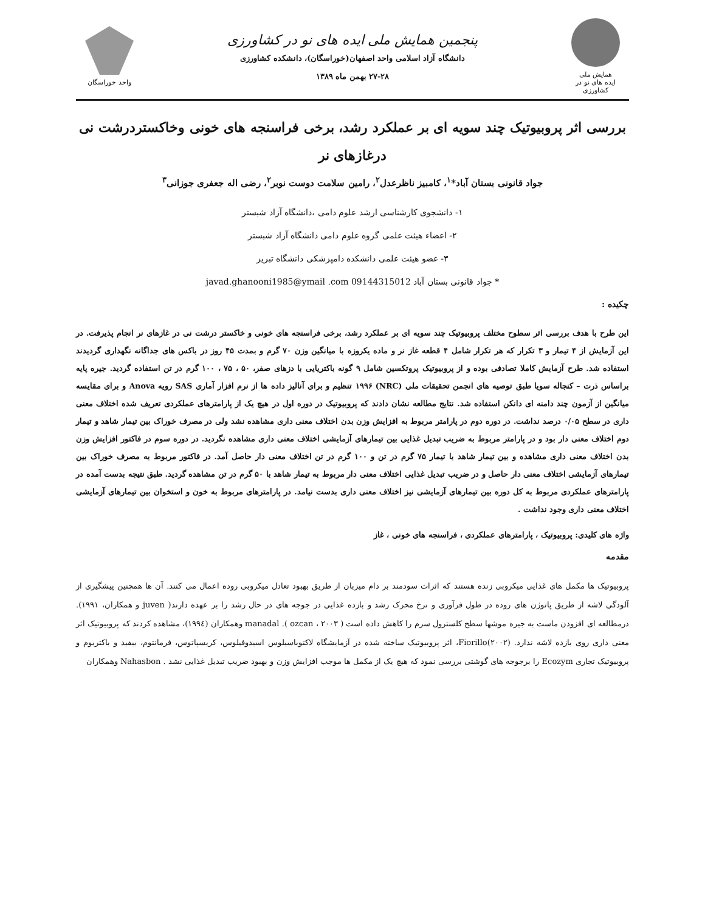همایش ملی
ایده های نو در کشاورزی
پنجمین همایش ملی ایده های نو در کشاورزی
دانشگاه آزاد اسلامی واحد اصفهان(خوراسگان)، دانشکده کشاورزی
۲۷-۲۸ بهمن ماه ۱۳۸۹
واحد خوراسگان
بررسی اثر پروبیوتیک چند سویه ای بر عملکرد رشد، برخی فراسنجه های خونی وخاکستردرشت نی درغازهای نر
جواد قانونی بستان آباد*<sup>۱</sup>، کامبیز ناظرعدل<sup>۲</sup>، رامین سلامت دوست نوبر<sup>۲</sup>، رضی اله جعفری جوزانی<sup>۳</sup>
۱- دانشجوی کارشناسی ارشد علوم دامی ،دانشگاه آزاد شبستر
۲- اعضاء هیئت علمی گروه علوم دامی دانشگاه آزاد شبستر
۳- عضو هیئت علمی دانشکده دامپزشکی دانشگاه تبریز
* جواد قانونی بستان آباد 09144315012 javad.ghanooni1985@ymail .com
چکیده :
این طرح با هدف بررسی اثر سطوح مختلف پروبیوتیک چند سویه ای بر عملکرد رشد، برخی فراسنجه های خونی و خاکستر درشت نی در غازهای نر انجام پذیرفت. در این آزمایش از ۴ تیمار و ۳ تکرار که هر تکرار شامل ۴ قطعه غاز نر و ماده یکروزه با میانگین وزن ۷۰ گرم و بمدت ۴۵ روز در باکس های جداگانه نگهداری گردیدند استفاده شد. طرح آزمایش کاملا تصادفی بوده و از پروبیوتیک پروتکسین شامل ۹ گونه باکتریایی با دزهای صفر، ۵۰ ، ۷۵ ، ۱۰۰ گرم در تن استفاده گردید. جیره پایه براساس ذرت – کنجاله سویا طبق توصیه های انجمن تحقیقات ملی (NRC) ۱۹۹۶ تنظیم و برای آنالیز داده ها از نرم افزار آماری SAS رویه Anova و برای مقایسه میانگین از آزمون چند دامنه ای دانکن استفاده شد. نتایج مطالعه نشان دادند که پروبیوتیک در دوره اول در هیچ یک از پارامترهای عملکردی تعریف شده اختلاف معنی داری در سطح ۰/۰۵ درصد نداشت. در دوره دوم در پارامتر مربوط به افزایش وزن بدن اختلاف معنی داری مشاهده نشد ولی در مصرف خوراک بین تیمار شاهد و تیمار دوم اختلاف معنی دار بود و در پارامتر مربوط به ضریب تبدیل غذایی بین تیمارهای آزمایشی اختلاف معنی داری مشاهده نگردید. در دوره سوم در فاکتور افزایش وزن بدن اختلاف معنی داری مشاهده و بین تیمار شاهد با تیمار ۷۵ گرم در تن و ۱۰۰ گرم در تن اختلاف معنی دار حاصل آمد. در فاکتور مربوط به مصرف خوراک بین تیمارهای آزمایشی اختلاف معنی دار حاصل و در ضریب تبدیل غذایی اختلاف معنی دار مربوط به تیمار شاهد با ۵۰ گرم در تن مشاهده گردید. طبق نتیجه بدست آمده در پارامترهای عملکردی مربوط به کل دوره بین تیمارهای آزمایشی نیز اختلاف معنی داری بدست نیامد. در پارامترهای مربوط به خون و استخوان بین تیمارهای آزمایشی اختلاف معنی داری وجود نداشت .
واژه های کلیدی: پروبیوتیک ، پارامترهای عملکردی ، فراسنجه های خونی ، غاز
مقدمه
پروبیوتیک ها مکمل های غذایی میکروبی زنده هستند که اثرات سودمند بر دام میزبان از طریق بهبود تعادل میکروبی روده اعمال می کنند. آن ها همچنین پیشگیری از آلودگی لاشه از طریق پاتوژن های روده در طول فرآوری و نرخ محرک رشد و بازده غذایی در جوجه های در حال رشد را بر عهده دارند( juven و همکاران، ۱۹۹۱). درمطالعه ای افزودن ماست به جیره موشها سطح کلسترول سرم را کاهش داده است ( ozcan ، ۲۰۰۳ ). manadal وهمکاران (۱۹۹٤)، مشاهده کردند که پروبیوتیک اثر معنی داری روی بازده لاشه ندارد. Fiorillo(۲۰۰۲)، اثر پروبیوتیک ساخته شده در آزمایشگاه لاکتوباسیلوس اسیدوفیلوس، کریسپاتوس، فرمانتوم، بیفید و باکتریوم و پروبیوتیک تجاری Ecozym را برجوجه های گوشتی بررسی نمود که هیچ یک از مکمل ها موجب افزایش وزن و بهبود ضریب تبدیل غذایی نشد . Nahasbon وهمکاران